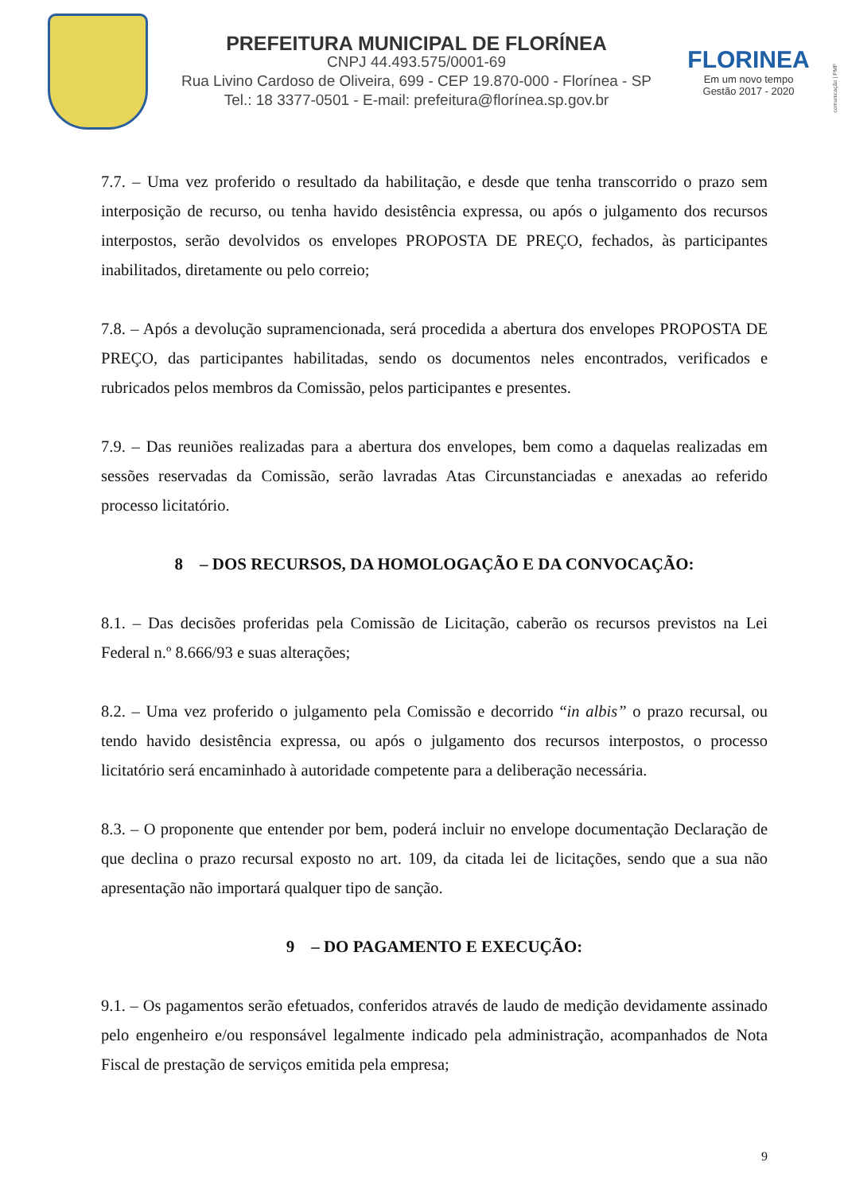PREFEITURA MUNICIPAL DE FLORÍNEA
CNPJ 44.493.575/0001-69
Rua Livino Cardoso de Oliveira, 699 - CEP 19.870-000 - Florínea - SP
Tel.: 18 3377-0501 - E-mail: prefeitura@florínea.sp.gov.br
FLORINEA
Em um novo tempo
Gestão 2017 - 2020
comunicação | PMF
7.7. – Uma vez proferido o resultado da habilitação, e desde que tenha transcorrido o prazo sem interposição de recurso, ou tenha havido desistência expressa, ou após o julgamento dos recursos interpostos, serão devolvidos os envelopes PROPOSTA DE PREÇO, fechados, às participantes inabilitados, diretamente ou pelo correio;
7.8. – Após a devolução supramencionada, será procedida a abertura dos envelopes PROPOSTA DE PREÇO, das participantes habilitadas, sendo os documentos neles encontrados, verificados e rubricados pelos membros da Comissão, pelos participantes e presentes.
7.9. – Das reuniões realizadas para a abertura dos envelopes, bem como a daquelas realizadas em sessões reservadas da Comissão, serão lavradas Atas Circunstanciadas e anexadas ao referido processo licitatório.
8 – DOS RECURSOS, DA HOMOLOGAÇÃO E DA CONVOCAÇÃO:
8.1. – Das decisões proferidas pela Comissão de Licitação, caberão os recursos previstos na Lei Federal n.º 8.666/93 e suas alterações;
8.2. – Uma vez proferido o julgamento pela Comissão e decorrido “in albis” o prazo recursal, ou tendo havido desistência expressa, ou após o julgamento dos recursos interpostos, o processo licitatório será encaminhado à autoridade competente para a deliberação necessária.
8.3. – O proponente que entender por bem, poderá incluir no envelope documentação Declaração de que declina o prazo recursal exposto no art. 109, da citada lei de licitações, sendo que a sua não apresentação não importará qualquer tipo de sanção.
9 – DO PAGAMENTO E EXECUÇÃO:
9.1. – Os pagamentos serão efetuados, conferidos através de laudo de medição devidamente assinado pelo engenheiro e/ou responsável legalmente indicado pela administração, acompanhados de Nota Fiscal de prestação de serviços emitida pela empresa;
9